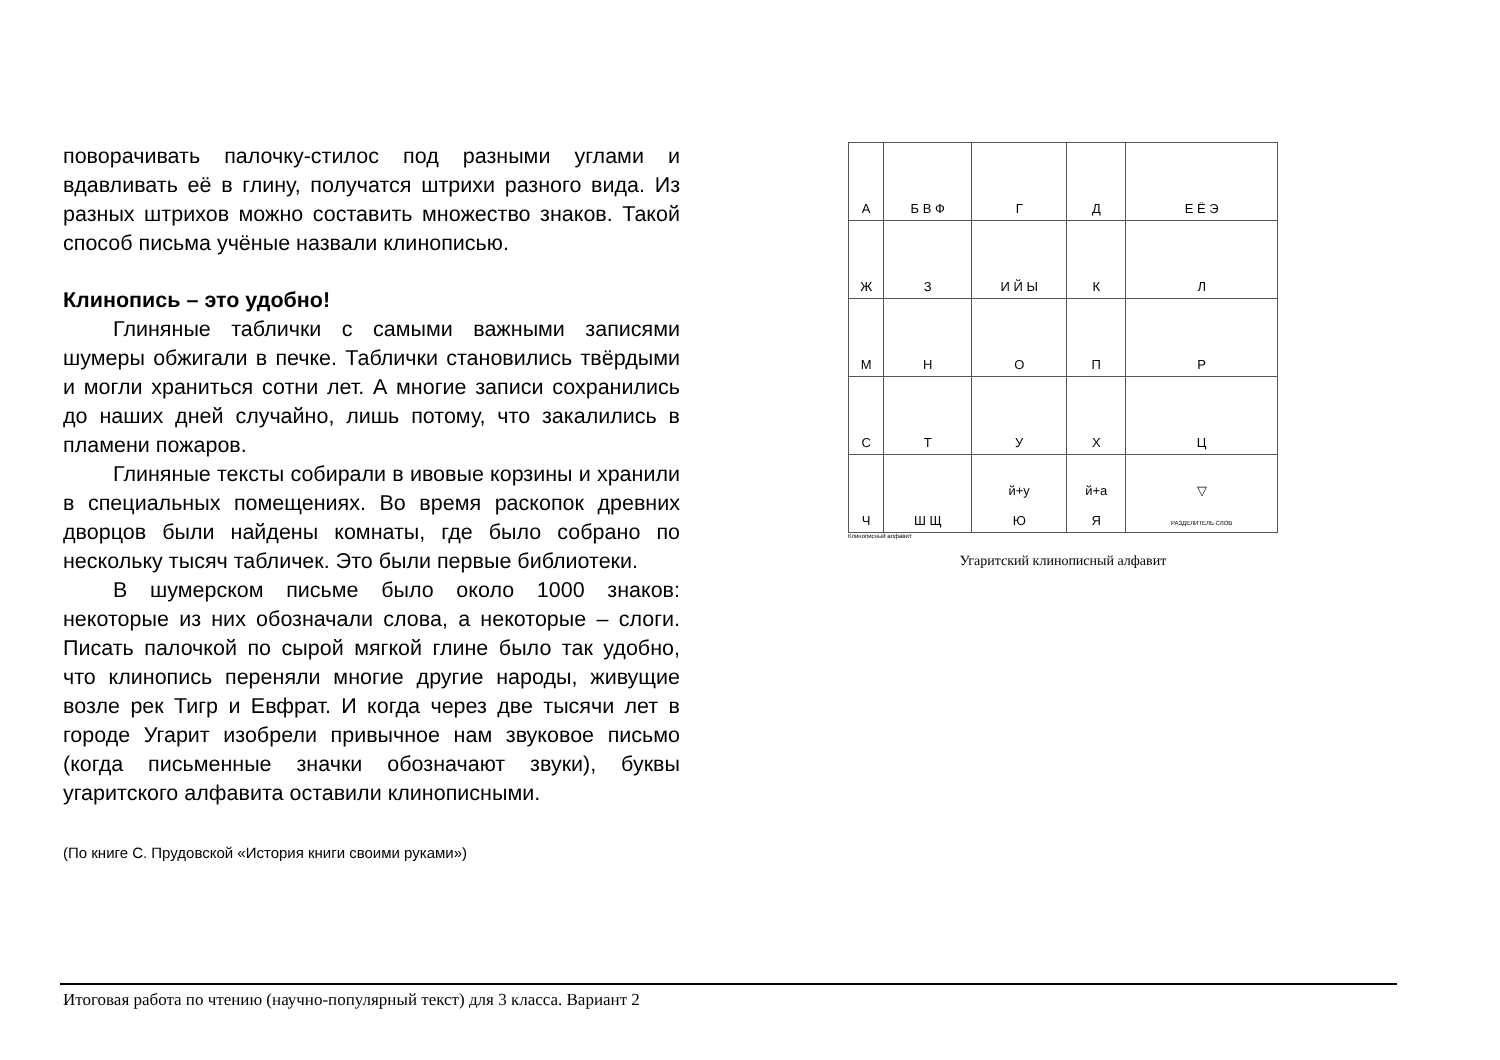поворачивать палочку-стилос под разными углами и вдавливать её в глину, получатся штрихи разного вида. Из разных штрихов можно составить множество знаков. Такой способ письма учёные назвали клинописью.
Клинопись – это удобно!
Глиняные таблички с самыми важными записями шумеры обжигали в печке. Таблички становились твёрдыми и могли храниться сотни лет. А многие записи сохранились до наших дней случайно, лишь потому, что закалились в пламени пожаров.
Глиняные тексты собирали в ивовые корзины и хранили в специальных помещениях. Во время раскопок древних дворцов были найдены комнаты, где было собрано по нескольку тысяч табличек. Это были первые библиотеки.
В шумерском письме было около 1000 знаков: некоторые из них обозначали слова, а некоторые – слоги. Писать палочкой по сырой мягкой глине было так удобно, что клинопись переняли многие другие народы, живущие возле рек Тигр и Евфрат. И когда через две тысячи лет в городе Угарит изобрели привычное нам звуковое письмо (когда письменные значки обозначают звуки), буквы угаритского алфавита оставили клинописными.
(По книге С. Прудовской «История книги своими руками»)
| А | Б В Ф | Г | Д | Е Ё Э |
| Ж | З | И Й Ы | К | Л |
| М | Н | О | П | Р |
| С | Т | У | Х | Ц |
| Ч | Ш Щ | й+у Ю | й+а Я | ▽ РАЗДЕЛИТЕЛЬ СЛОВ |
Клинописный алфавит
Угаритский клинописный алфавит
Итоговая работа по чтению (научно-популярный текст) для 3 класса. Вариант 2